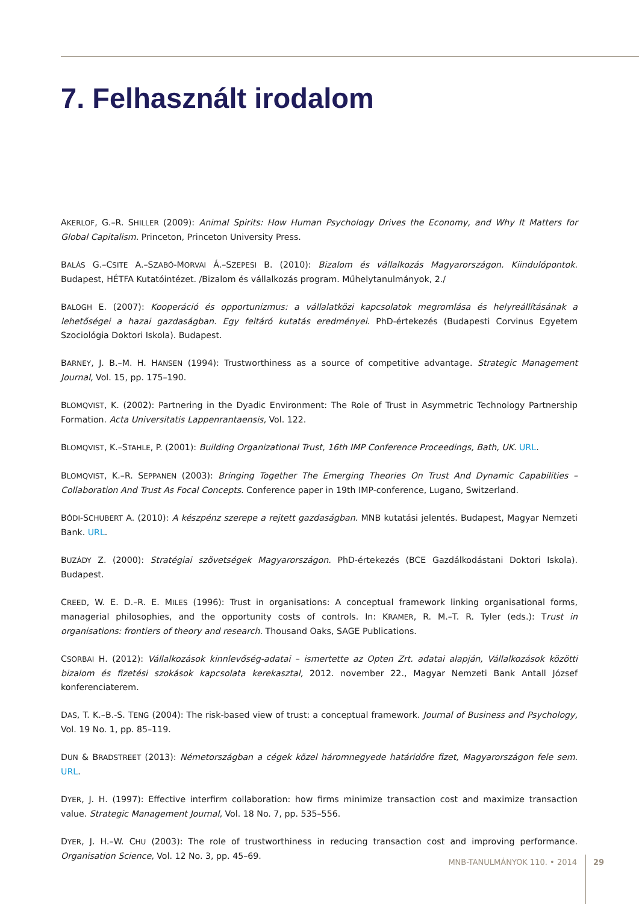7. Felhasznált irodalom
AKERLOF, G.–R. SHILLER (2009): Animal Spirits: How Human Psychology Drives the Economy, and Why It Matters for Global Capitalism. Princeton, Princeton University Press.
BALÁS G.–CSITE A.–SZABÓ-MORVAI Á.–SZEPESI B. (2010): Bizalom és vállalkozás Magyarországon. Kiindulópontok. Budapest, HÉTFA Kutatóintézet. /Bizalom és vállalkozás program. Műhelytanulmányok, 2./
BALOGH E. (2007): Kooperáció és opportunizmus: a vállalatközi kapcsolatok megromlása és helyreállításának a lehetőségei a hazai gazdaságban. Egy feltáró kutatás eredményei. PhD-értekezés (Budapesti Corvinus Egyetem Szociológia Doktori Iskola). Budapest.
BARNEY, J. B.–M. H. HANSEN (1994): Trustworthiness as a source of competitive advantage. Strategic Management Journal, Vol. 15, pp. 175–190.
BLOMQVIST, K. (2002): Partnering in the Dyadic Environment: The Role of Trust in Asymmetric Technology Partnership Formation. Acta Universitatis Lappenrantaensis, Vol. 122.
BLOMQVIST, K.–STAHLE, P. (2001): Building Organizational Trust, 16th IMP Conference Proceedings, Bath, UK. URL.
BLOMQVIST, K.–R. SEPPANEN (2003): Bringing Together The Emerging Theories On Trust And Dynamic Capabilities – Collaboration And Trust As Focal Concepts. Conference paper in 19th IMP-conference, Lugano, Switzerland.
BÓDI-SCHUBERT A. (2010): A készpénz szerepe a rejtett gazdaságban. MNB kutatási jelentés. Budapest, Magyar Nemzeti Bank. URL.
BUZÁDY Z. (2000): Stratégiai szövetségek Magyarországon. PhD-értekezés (BCE Gazdálkodástani Doktori Iskola). Budapest.
CREED, W. E. D.–R. E. MILES (1996): Trust in organisations: A conceptual framework linking organisational forms, managerial philosophies, and the opportunity costs of controls. In: KRAMER, R. M.–T. R. Tyler (eds.): Trust in organisations: frontiers of theory and research. Thousand Oaks, SAGE Publications.
CSORBAI H. (2012): Vállalkozások kinnlevőség-adatai – ismertette az Opten Zrt. adatai alapján, Vállalkozások közötti bizalom és fizetési szokások kapcsolata kerekasztal, 2012. november 22., Magyar Nemzeti Bank Antall József konferenciaterem.
DAS, T. K.–B.-S. TENG (2004): The risk-based view of trust: a conceptual framework. Journal of Business and Psychology, Vol. 19 No. 1, pp. 85–119.
DUN & BRADSTREET (2013): Németországban a cégek közel háromnegyede határidőre fizet, Magyarországon fele sem. URL.
DYER, J. H. (1997): Effective interfirm collaboration: how firms minimize transaction cost and maximize transaction value. Strategic Management Journal, Vol. 18 No. 7, pp. 535–556.
DYER, J. H.–W. CHU (2003): The role of trustworthiness in reducing transaction cost and improving performance. Organisation Science, Vol. 12 No. 3, pp. 45–69.
MNB-TANULMÁNYOK 110. • 2014 29